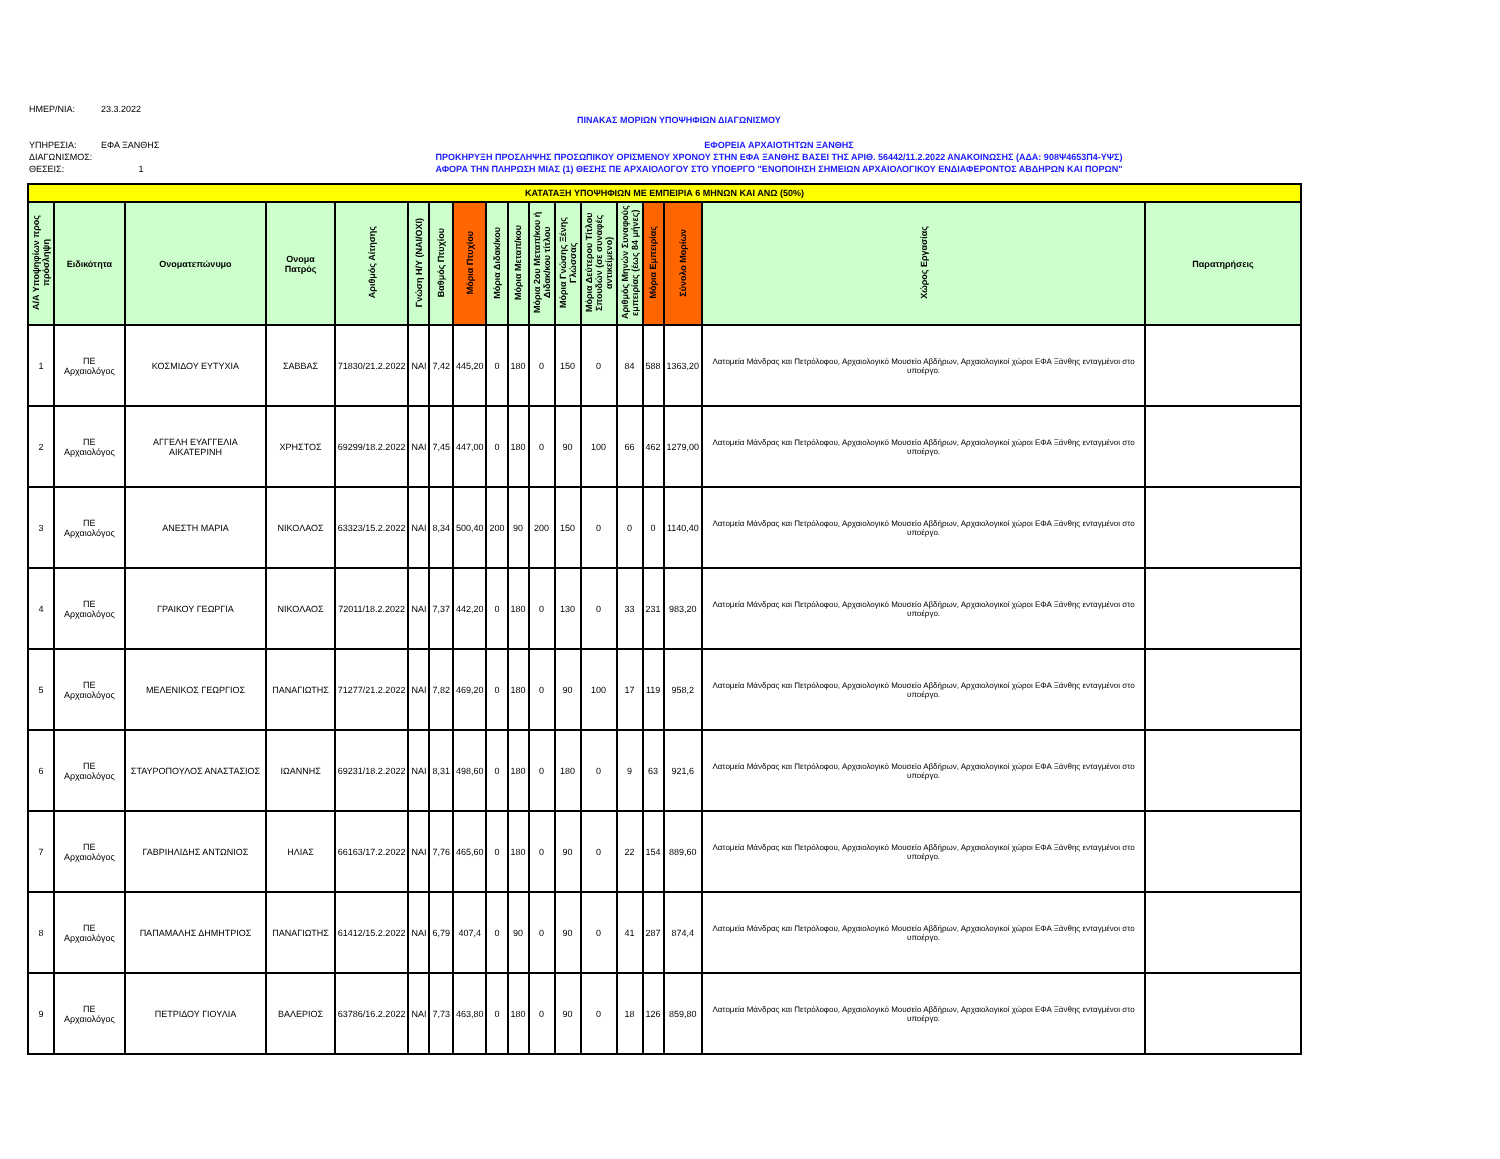ΗΜΕΡ/ΝΙΑ: 23.3.2022
ΠΙΝΑΚΑΣ ΜΟΡΙΩΝ ΥΠΟΨΗΦΙΩΝ ΔΙΑΓΩΝΙΣΜΟΥ
ΥΠΗΡΕΣΙΑ: ΕΦΑ ΞΑΝΘΗΣ
ΔΙΑΓΩΝΙΣΜΟΣ:
ΘΕΣΕΙΣ: 1
ΕΦΟΡΕΙΑ ΑΡΧΑΙΟΤΗΤΩΝ ΞΑΝΘΗΣ
ΠΡΟΚΗΡΥΞΗ ΠΡΟΣΛΗΨΗΣ ΠΡΟΣΩΠΙΚΟΥ ΟΡΙΣΜΕΝΟΥ ΧΡΟΝΟΥ ΣΤΗΝ ΕΦΑ ΞΑΝΘΗΣ ΒΑΣΕΙ ΤΗΣ ΑΡΙΘ. 56442/11.2.2022 ΑΝΑΚΟΙΝΩΣΗΣ (ΑΔΑ: 908Ψ4653Π4-ΥΨΣ)
ΑΦΟΡΑ ΤΗΝ ΠΛΗΡΩΣΗ ΜΙΑΣ (1) ΘΕΣΗΣ ΠΕ ΑΡΧΑΙΟΛΟΓΟΥ ΣΤΟ ΥΠΟΕΡΓΟ "ΕΝΟΠΟΙΗΣΗ ΣΗΜΕΙΩΝ ΑΡΧΑΙΟΛΟΓΙΚΟΥ ΕΝΔΙΑΦΕΡΟΝΤΟΣ ΑΒΔΗΡΩΝ ΚΑΙ ΠΟΡΩΝ"
| ΚΑΤΑΤΑΞΗ ΥΠΟΨΗΦΙΩΝ ΜΕ ΕΜΠΕΙΡΙΑ 6 ΜΗΝΩΝ ΚΑΙ ΑΝΩ (50%) | | | | | | | | | | | | | | | | | |
| --- | --- | --- | --- | --- | --- | --- | --- | --- | --- | --- | --- | --- | --- | --- | --- | --- | --- |
| Α/Α Υποψηφίων προς πρόσληψη | Ειδικότητα | Ονοματεπώνυμο | Ονομα Πατρός | Αριθμός Αίτησης | Γνώση Η/Υ (ΝΑΙ/ΟΧΙ) | Βαθμός Πτυχίου | Μόρια Πτυχίου | Μόρια Διδακ/κου | Μόρια Μεταπ/κου | Μόρια 2ου Μεταπ/κου ή Διδακ/κου τίτλου | Μόρια Γνώσης Ξένης Γλώσσας | Μόρια Δεύτερου Τίτλου Σπουδών (σε συναφές αντικείμενο) | Αριθμός Μηνών Συναφούς εμπειρίας (έως 84 μήνες) | Μόρια Εμπειρίας | Σύνολο Μορίων | Χώρος Εργασίας | Παρατηρήσεις |
| 1 | ΠΕ Αρχαιολόγος | ΚΟΣΜΙΔΟΥ ΕΥΤΥΧΙΑ | ΣΑΒΒΑΣ | 71830/21.2.2022 | ΝΑΙ | 7,42 | 445,20 | 0 | 180 | 0 | 150 | 0 | 84 | 588 | 1363,20 | Λατομεία Μάνδρας και Πετρόλοφου, Αρχαιολογικό Μουσείο Αβδήρων, Αρχαιολογικοί χώροι ΕΦΑ Ξάνθης ενταγμένοι στο υποέργο. | |
| 2 | ΠΕ Αρχαιολόγος | ΑΓΓΕΛΗ ΕΥΑΓΓΕΛΙΑ ΑΙΚΑΤΕΡΙΝΗ | ΧΡΗΣΤΟΣ | 69299/18.2.2022 | ΝΑΙ | 7,45 | 447,00 | 0 | 180 | 0 | 90 | 100 | 66 | 462 | 1279,00 | Λατομεία Μάνδρας και Πετρόλοφου, Αρχαιολογικό Μουσείο Αβδήρων, Αρχαιολογικοί χώροι ΕΦΑ Ξάνθης ενταγμένοι στο υποέργο. | |
| 3 | ΠΕ Αρχαιολόγος | ΑΝΕΣΤΗ ΜΑΡΙΑ | ΝΙΚΟΛΑΟΣ | 63323/15.2.2022 | ΝΑΙ | 8,34 | 500,40 | 200 | 90 | 200 | 150 | 0 | 0 | 0 | 1140,40 | Λατομεία Μάνδρας και Πετρόλοφου, Αρχαιολογικό Μουσείο Αβδήρων, Αρχαιολογικοί χώροι ΕΦΑ Ξάνθης ενταγμένοι στο υποέργο. | |
| 4 | ΠΕ Αρχαιολόγος | ΓΡΑΙΚΟΥ ΓΕΩΡΓΙΑ | ΝΙΚΟΛΑΟΣ | 72011/18.2.2022 | ΝΑΙ | 7,37 | 442,20 | 0 | 180 | 0 | 130 | 0 | 33 | 231 | 983,20 | Λατομεία Μάνδρας και Πετρόλοφου, Αρχαιολογικό Μουσείο Αβδήρων, Αρχαιολογικοί χώροι ΕΦΑ Ξάνθης ενταγμένοι στο υποέργο. | |
| 5 | ΠΕ Αρχαιολόγος | ΜΕΛΕΝΙΚΟΣ ΓΕΩΡΓΙΟΣ | ΠΑΝΑΓΙΩΤΗΣ | 71277/21.2.2022 | ΝΑΙ | 7,82 | 469,20 | 0 | 180 | 0 | 90 | 100 | 17 | 119 | 958,2 | Λατομεία Μάνδρας και Πετρόλοφου, Αρχαιολογικό Μουσείο Αβδήρων, Αρχαιολογικοί χώροι ΕΦΑ Ξάνθης ενταγμένοι στο υποέργο. | |
| 6 | ΠΕ Αρχαιολόγος | ΣΤΑΥΡΟΠΟΥΛΟΣ ΑΝΑΣΤΑΣΙΟΣ | ΙΩΑΝΝΗΣ | 69231/18.2.2022 | ΝΑΙ | 8,31 | 498,60 | 0 | 180 | 0 | 180 | 0 | 9 | 63 | 921,6 | Λατομεία Μάνδρας και Πετρόλοφου, Αρχαιολογικό Μουσείο Αβδήρων, Αρχαιολογικοί χώροι ΕΦΑ Ξάνθης ενταγμένοι στο υποέργο. | |
| 7 | ΠΕ Αρχαιολόγος | ΓΑΒΡΙΗΛΙΔΗΣ ΑΝΤΩΝΙΟΣ | ΗΛΙΑΣ | 66163/17.2.2022 | ΝΑΙ | 7,76 | 465,60 | 0 | 180 | 0 | 90 | 0 | 22 | 154 | 889,60 | Λατομεία Μάνδρας και Πετρόλοφου, Αρχαιολογικό Μουσείο Αβδήρων, Αρχαιολογικοί χώροι ΕΦΑ Ξάνθης ενταγμένοι στο υποέργο. | |
| 8 | ΠΕ Αρχαιολόγος | ΠΑΠΑΜΑΛΗΣ ΔΗΜΗΤΡΙΟΣ | ΠΑΝΑΓΙΩΤΗΣ | 61412/15.2.2022 | ΝΑΙ | 6,79 | 407,4 | 0 | 90 | 0 | 90 | 0 | 41 | 287 | 874,4 | Λατομεία Μάνδρας και Πετρόλοφου, Αρχαιολογικό Μουσείο Αβδήρων, Αρχαιολογικοί χώροι ΕΦΑ Ξάνθης ενταγμένοι στο υποέργο. | |
| 9 | ΠΕ Αρχαιολόγος | ΠΕΤΡΙΔΟΥ ΓΙΟΥΛΙΑ | ΒΑΛΕΡΙΟΣ | 63786/16.2.2022 | ΝΑΙ | 7,73 | 463,80 | 0 | 180 | 0 | 90 | 0 | 18 | 126 | 859,80 | Λατομεία Μάνδρας και Πετρόλοφου, Αρχαιολογικό Μουσείο Αβδήρων, Αρχαιολογικοί χώροι ΕΦΑ Ξάνθης ενταγμένοι στο υποέργο. | |